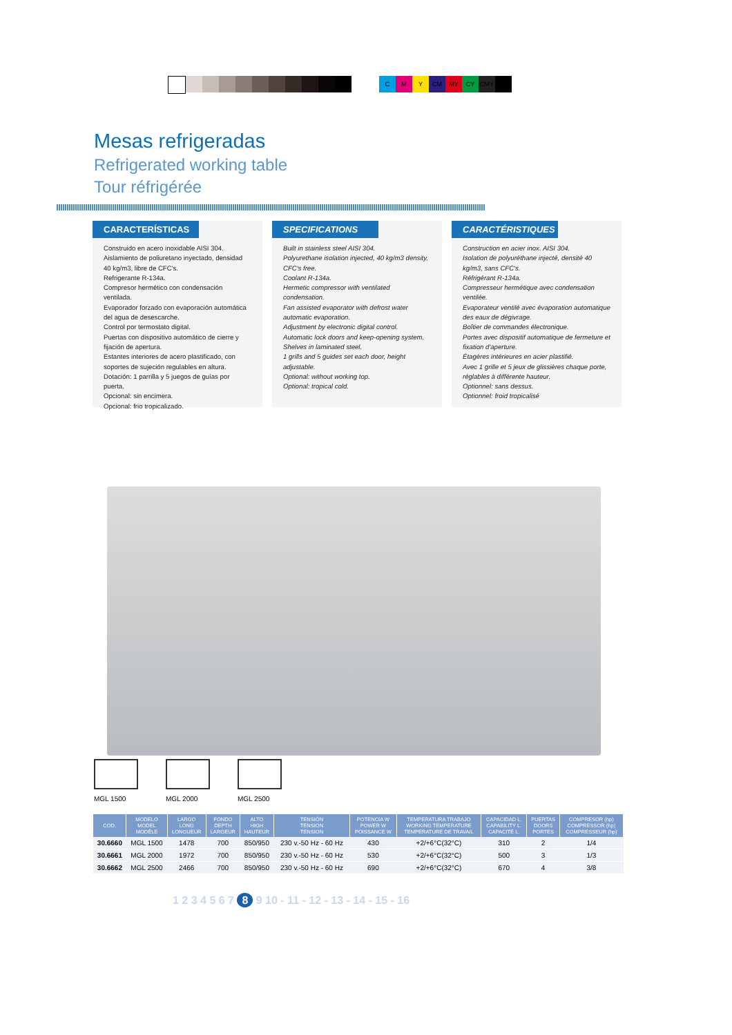C M Y CM MY CY CMY
Mesas refrigeradas
Refrigerated working table
Tour réfrigérée
CARACTERÍSTICAS
Construido en acero inoxidable AISI 304.
Aislamiento de poliuretano inyectado, densidad 40 kg/m3, libre de CFC's.
Refrigerante R-134a.
Compresor hermético con condensación ventilada.
Evaporador forzado con evaporación automática del agua de desescarche.
Control por termostato digital.
Puertas con dispositivo automático de cierre y fijación de apertura.
Estantes interiores de acero plastificado, con soportes de sujeción regulables en altura.
Dotación: 1 parrilla y 5 juegos de guías por puerta.
Opcional: sin encimera.
Opcional: frio tropicalizado.
SPECIFICATIONS
Built in stainless steel AISI 304.
Polyurethane isolation injected, 40 kg/m3 density, CFC's free.
Coolant R-134a.
Hermetic compressor with ventilated condensation.
Fan assisted evaporator with defrost water automatic evaporation.
Adjustment by electronic digital control.
Automatic lock doors and keep-opening system.
Shelves in laminated steel.
1 grills and 5 guides set each door, height adjustable.
Optional: without working top.
Optional: tropical cold.
CARACTÉRISTIQUES
Construction en acier inox. AISI 304.
Isolation de polyuréthane injecté, densité 40 kg/m3, sans CFC's.
Réfrigérant R-134a.
Compresseur hermétique avec condensation ventilée.
Evaporateur ventilé avec évaporation automatique des eaux de dégivrage.
Boîtier de commandes électronique.
Portes avec dispositif automatique de fermeture et fixation d'aperture.
Étagères intérieures en acier plastifié.
Avec 1 grille et 5 jeux de glissières chaque porte, réglables à différente hauteur.
Optionnel: sans dessus.
Optionnel: froid tropicalisé
MGL 1500 MGL 2000 MGL 2500
| COD. | MODELO MODEL MODÈLE | LARGO LONG LONGUEUR | FONDO DEPTH LARGEUR | ALTO HIGH HAUTEUR | TENSIÓN TENSION TENSION | POTENCIA W POWER W POISSANCE W | TEMPERATURA TRABAJO WORKING TEMPERATURE TEMPERATURE DE TRAVAIL | CAPACIDAD L. CAPABILITY L. CAPACITÉ L. | PUERTAS DOORS PORTES | COMPRESOR (hp) COMPRESSOR (hp) COMPRESSEUR (hp) |
| --- | --- | --- | --- | --- | --- | --- | --- | --- | --- | --- |
| 30.6660 | MGL 1500 | 1478 | 700 | 850/950 | 230 v.-50 Hz - 60 Hz | 430 | +2/+6°C(32°C) | 310 | 2 | 1/4 |
| 30.6661 | MGL 2000 | 1972 | 700 | 850/950 | 230 v.-50 Hz - 60 Hz | 530 | +2/+6°C(32°C) | 500 | 3 | 1/3 |
| 30.6662 | MGL 2500 | 2466 | 700 | 850/950 | 230 v.-50 Hz - 60 Hz | 690 | +2/+6°C(32°C) | 670 | 4 | 3/8 |
1 2 3 4 5 6 7 8 9 10 - 11 - 12 - 13 - 14 - 15 - 16